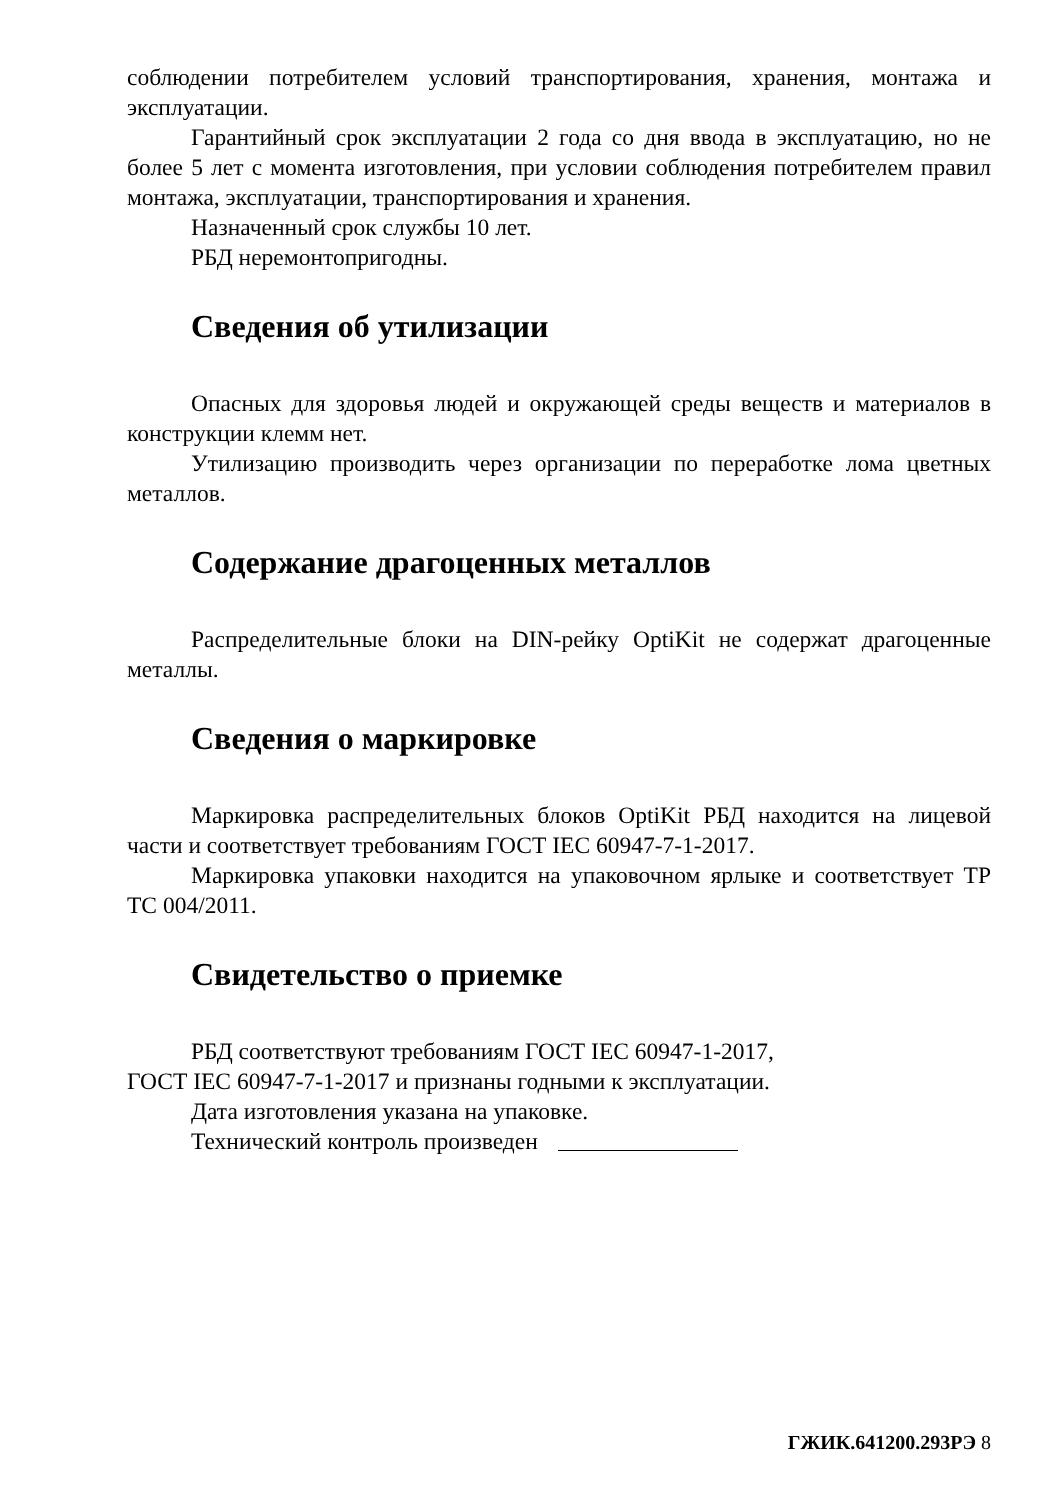соблюдении потребителем условий транспортирования, хранения, монтажа и эксплуатации.
Гарантийный срок эксплуатации 2 года со дня ввода в эксплуатацию, но не более 5 лет с момента изготовления, при условии соблюдения потребителем правил монтажа, эксплуатации, транспортирования и хранения.
Назначенный срок службы 10 лет.
РБД неремонтопригодны.
Сведения об утилизации
Опасных для здоровья людей и окружающей среды веществ и материалов в конструкции клемм нет.
Утилизацию производить через организации по переработке лома цветных металлов.
Содержание драгоценных металлов
Распределительные блоки на DIN-рейку OptiKit не содержат драгоценные металлы.
Сведения о маркировке
Маркировка распределительных блоков OptiKit РБД находится на лицевой части и соответствует требованиям ГОСТ IEC 60947-7-1-2017.
Маркировка упаковки находится на упаковочном ярлыке и соответствует ТР ТС 004/2011.
Свидетельство о приемке
РБД соответствуют требованиям ГОСТ IEC 60947-1-2017,
ГОСТ IEC 60947-7-1-2017 и признаны годными к эксплуатации.
Дата изготовления указана на упаковке.
Технический контроль произведен
ГЖИК.641200.293РЭ 8